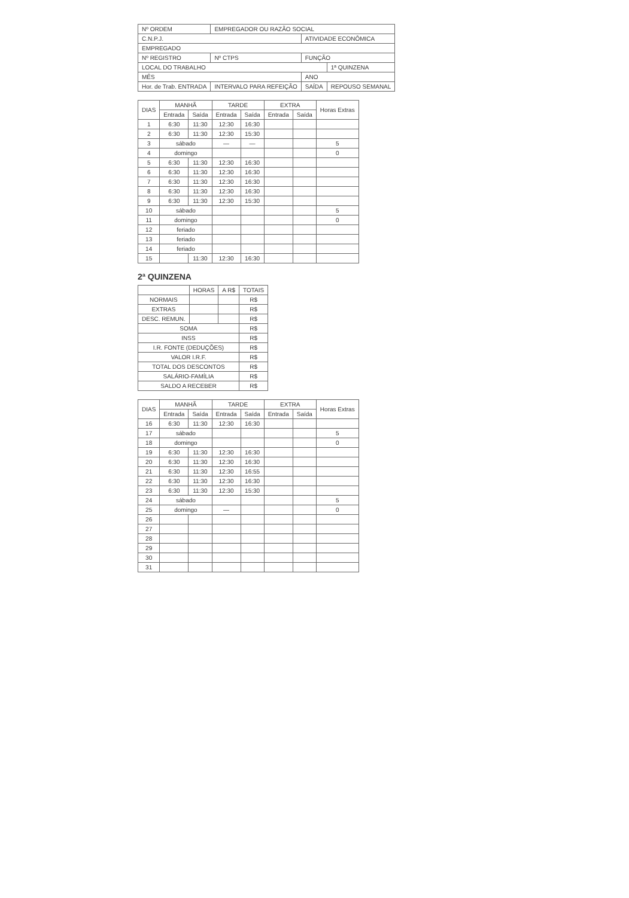| Nº ORDEM | EMPREGADOR OU RAZÃO SOCIAL | | |
| C.N.P.J. | | ATIVIDADE ECONÔMICA | |
| EMPREGADO | | | |
| Nº REGISTRO | Nº CTPS | FUNÇÃO | |
| LOCAL DO TRABALHO | | | 1ª QUINZENA |
| MÊS | | ANO | |
| Hor. de Trab. ENTRADA | INTERVALO PARA REFEIÇÃO | SAÍDA | REPOUSO SEMANAL |
| DIAS | MANHÃ | | TARDE | | EXTRA | | Horas Extras |
| --- | --- | --- | --- | --- | --- | --- | --- |
| | Entrada | Saída | Entrada | Saída | Entrada | Saída | |
| 1 | 6:30 | 11:30 | 12:30 | 16:30 | | | |
| 2 | 6:30 | 11:30 | 12:30 | 15:30 | | | |
| 3 | sábado | | — | — | | | 5 |
| 4 | domingo | | | | | | 0 |
| 5 | 6:30 | 11:30 | 12:30 | 16:30 | | | |
| 6 | 6:30 | 11:30 | 12:30 | 16:30 | | | |
| 7 | 6:30 | 11:30 | 12:30 | 16:30 | | | |
| 8 | 6:30 | 11:30 | 12:30 | 16:30 | | | |
| 9 | 6:30 | 11:30 | 12:30 | 15:30 | | | |
| 10 | sábado | | | | | | 5 |
| 11 | domingo | | | | | | 0 |
| 12 | feriado | | | | | | |
| 13 | feriado | | | | | | |
| 14 | feriado | | | | | | |
| 15 | | 11:30 | 12:30 | 16:30 | | | |
2ª QUINZENA
| | HORAS | A R$ | TOTAIS |
| --- | --- | --- | --- |
| NORMAIS | | | R$ |
| EXTRAS | | | R$ |
| DESC. REMUN. | | | R$ |
| SOMA | | | R$ |
| INSS | | | R$ |
| I.R. FONTE (DEDUÇÕES) | | | R$ |
| VALOR I.R.F. | | | R$ |
| TOTAL DOS DESCONTOS | | | R$ |
| SALÁRIO-FAMÍLIA | | | R$ |
| SALDO A RECEBER | | | R$ |
| DIAS | MANHÃ | | TARDE | | EXTRA | | Horas Extras |
| --- | --- | --- | --- | --- | --- | --- | --- |
| | Entrada | Saída | Entrada | Saída | Entrada | Saída | |
| 16 | 6:30 | 11:30 | 12:30 | 16:30 | | | |
| 17 | sábado | | | | | | 5 |
| 18 | domingo | | | | | | 0 |
| 19 | 6:30 | 11:30 | 12:30 | 16:30 | | | |
| 20 | 6:30 | 11:30 | 12:30 | 16:30 | | | |
| 21 | 6:30 | 11:30 | 12:30 | 16:55 | | | |
| 22 | 6:30 | 11:30 | 12:30 | 16:30 | | | |
| 23 | 6:30 | 11:30 | 12:30 | 15:30 | | | |
| 24 | sábado | | | | | | 5 |
| 25 | domingo | | — | | | | 0 |
| 26 | | | | | | | |
| 27 | | | | | | | |
| 28 | | | | | | | |
| 29 | | | | | | | |
| 30 | | | | | | | |
| 31 | | | | | | | |